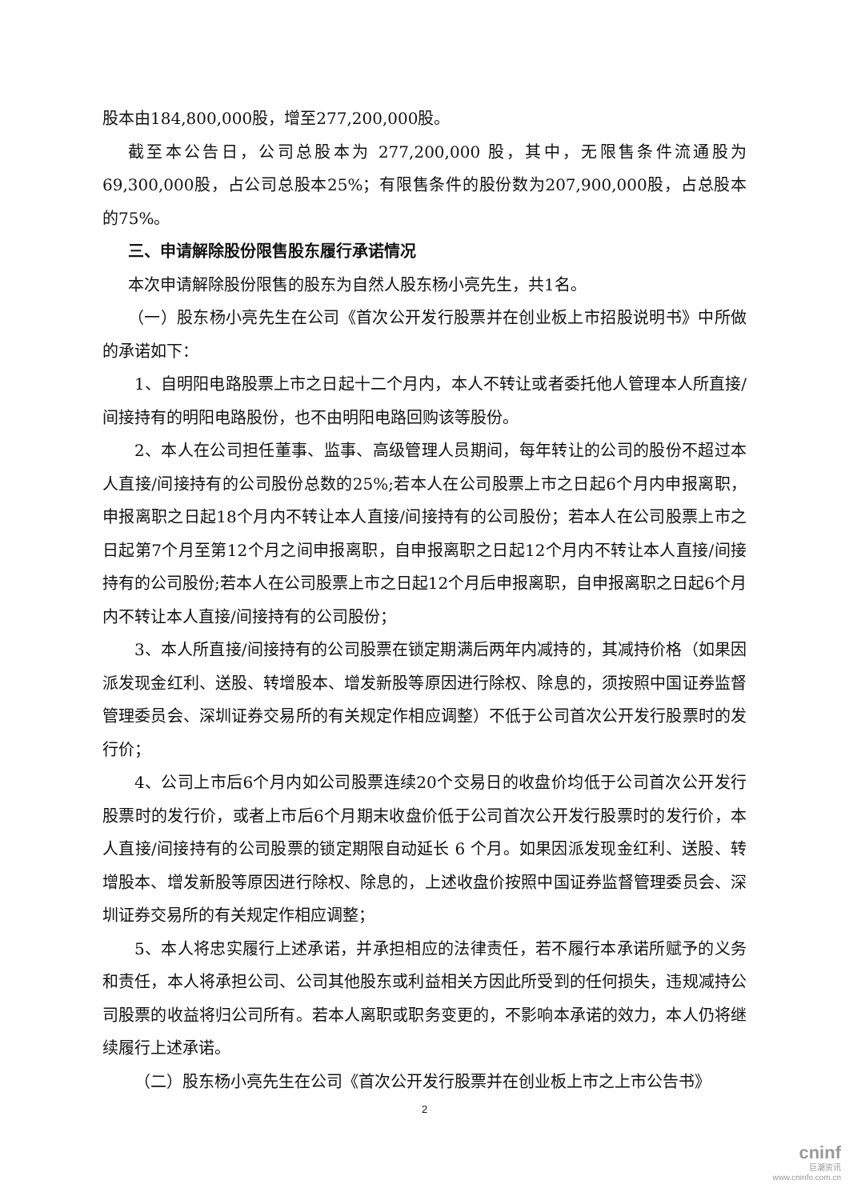股本由184,800,000股，增至277,200,000股。
截至本公告日，公司总股本为 277,200,000 股，其中，无限售条件流通股为69,300,000股，占公司总股本25%；有限售条件的股份数为207,900,000股，占总股本的75%。
三、申请解除股份限售股东履行承诺情况
本次申请解除股份限售的股东为自然人股东杨小亮先生，共1名。
（一）股东杨小亮先生在公司《首次公开发行股票并在创业板上市招股说明书》中所做的承诺如下：
1、自明阳电路股票上市之日起十二个月内，本人不转让或者委托他人管理本人所直接/间接持有的明阳电路股份，也不由明阳电路回购该等股份。
2、本人在公司担任董事、监事、高级管理人员期间，每年转让的公司的股份不超过本人直接/间接持有的公司股份总数的25%;若本人在公司股票上市之日起6个月内申报离职，申报离职之日起18个月内不转让本人直接/间接持有的公司股份；若本人在公司股票上市之日起第7个月至第12个月之间申报离职，自申报离职之日起12个月内不转让本人直接/间接持有的公司股份;若本人在公司股票上市之日起12个月后申报离职，自申报离职之日起6个月内不转让本人直接/间接持有的公司股份；
3、本人所直接/间接持有的公司股票在锁定期满后两年内减持的，其减持价格（如果因派发现金红利、送股、转增股本、增发新股等原因进行除权、除息的，须按照中国证券监督管理委员会、深圳证券交易所的有关规定作相应调整）不低于公司首次公开发行股票时的发行价；
4、公司上市后6个月内如公司股票连续20个交易日的收盘价均低于公司首次公开发行股票时的发行价，或者上市后6个月期末收盘价低于公司首次公开发行股票时的发行价，本人直接/间接持有的公司股票的锁定期限自动延长 6 个月。如果因派发现金红利、送股、转增股本、增发新股等原因进行除权、除息的，上述收盘价按照中国证券监督管理委员会、深圳证券交易所的有关规定作相应调整；
5、本人将忠实履行上述承诺，并承担相应的法律责任，若不履行本承诺所赋予的义务和责任，本人将承担公司、公司其他股东或利益相关方因此所受到的任何损失，违规减持公司股票的收益将归公司所有。若本人离职或职务变更的，不影响本承诺的效力，本人仍将继续履行上述承诺。
（二）股东杨小亮先生在公司《首次公开发行股票并在创业板上市之上市公告书》
2
cninf
巨潮资讯
www.cninfo.com.cn